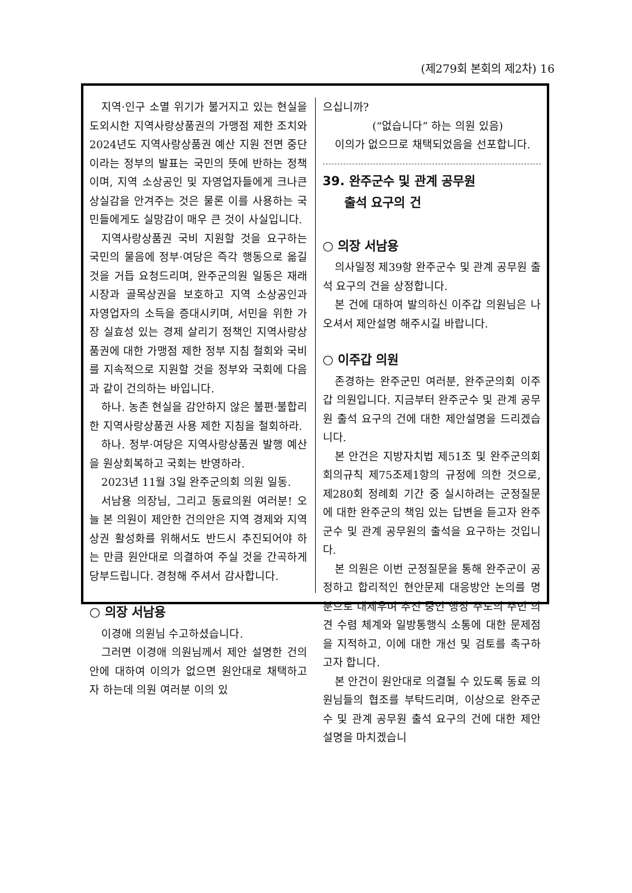(제279회 본회의 제2차) 16
지역·인구 소멸 위기가 불거지고 있는 현실을 도외시한 지역사랑상품권의 가맹점 제한 조치와 2024년도 지역사랑상품권 예산 지원 전면 중단이라는 정부의 발표는 국민의 뜻에 반하는 정책이며, 지역 소상공인 및 자영업자들에게 크나큰 상실감을 안겨주는 것은 물론 이를 사용하는 국민들에게도 실망감이 매우 큰 것이 사실입니다.
지역사랑상품권 국비 지원할 것을 요구하는 국민의 물음에 정부·여당은 즉각 행동으로 옮길 것을 거듭 요청드리며, 완주군의원 일동은 재래시장과 골목상권을 보호하고 지역 소상공인과 자영업자의 소득을 증대시키며, 서민을 위한 가장 실효성 있는 경제 살리기 정책인 지역사랑상품권에 대한 가맹점 제한 정부 지침 철회와 국비를 지속적으로 지원할 것을 정부와 국회에 다음과 같이 건의하는 바입니다.
하나. 농촌 현실을 감안하지 않은 불편·불합리한 지역사랑상품권 사용 제한 지침을 철회하라.
하나. 정부·여당은 지역사랑상품권 발행 예산을 원상회복하고 국회는 반영하라.
2023년 11월 3일 완주군의회 의원 일동.
서남용 의장님, 그리고 동료의원 여러분! 오늘 본 의원이 제안한 건의안은 지역 경제와 지역 상권 활성화를 위해서도 반드시 추진되어야 하는 만큼 원안대로 의결하여 주실 것을 간곡하게 당부드립니다. 경청해 주셔서 감사합니다.
○ 의장 서남용
이경애 의원님 수고하셨습니다.
그러면 이경애 의원님께서 제안 설명한 건의안에 대하여 이의가 없으면 원안대로 채택하고자 하는데 의원 여러분 이의 있
으십니까?
(“없습니다” 하는 의원 있음)
이의가 없으므로 채택되었음을 선포합니다.
39. 완주군수 및 관계 공무원
출석 요구의 건
○ 의장 서남용
의사일정 제39항 완주군수 및 관계 공무원 출석 요구의 건을 상정합니다.
본 건에 대하여 발의하신 이주갑 의원님은 나오셔서 제안설명 해주시길 바랍니다.
○ 이주갑 의원
존경하는 완주군민 여러분, 완주군의회 이주갑 의원입니다. 지금부터 완주군수 및 관계 공무원 출석 요구의 건에 대한 제안설명을 드리겠습니다.
본 안건은 지방자치법 제51조 및 완주군의회 회의규칙 제75조제1항의 규정에 의한 것으로, 제280회 정례회 기간 중 실시하려는 군정질문에 대한 완주군의 책임 있는 답변을 듣고자 완주군수 및 관계 공무원의 출석을 요구하는 것입니다.
본 의원은 이번 군정질문을 통해 완주군이 공정하고 합리적인 현안문제 대응방안 논의를 명분으로 내세우며 추진 중인 행정 주도의 주민 의견 수렴 체계와 일방통행식 소통에 대한 문제점을 지적하고, 이에 대한 개선 및 검토를 촉구하고자 합니다.
본 안건이 원안대로 의결될 수 있도록 동료 의원님들의 협조를 부탁드리며, 이상으로 완주군수 및 관계 공무원 출석 요구의 건에 대한 제안설명을 마치겠습니